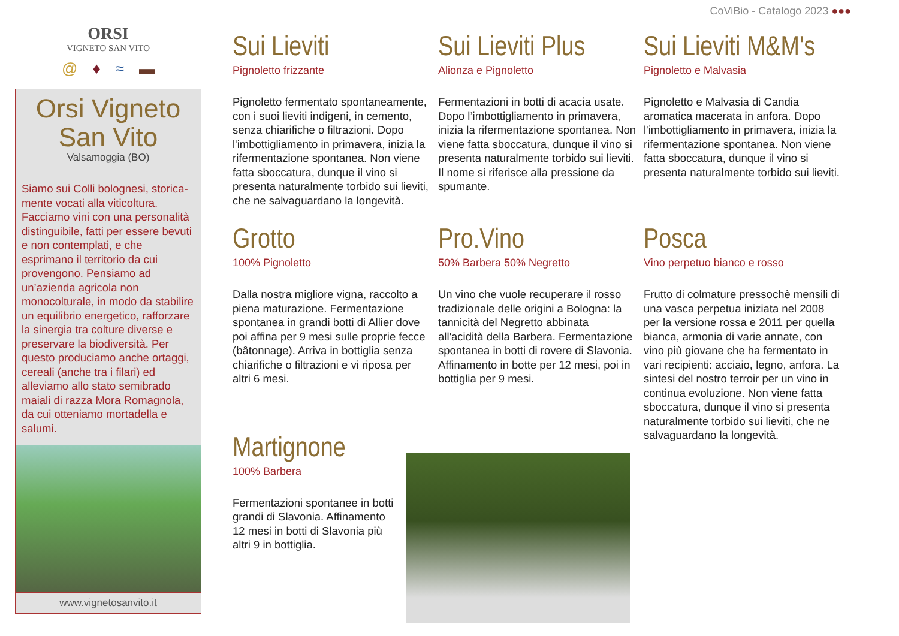CoViBio - Catalogo 2023 ●●●
ORSI
VIGNETO SAN VITO
@ ♦ ≈ ▬
Orsi Vigneto
San Vito
Valsamoggia (BO)
Siamo sui Colli bolognesi, storica-mente vocati alla viticoltura. Facciamo vini con una personalità distinguibile, fatti per essere bevuti e non contemplati, e che esprimano il territorio da cui provengono. Pensiamo ad un’azienda agricola non monocolturale, in modo da stabilire un equilibrio energetico, rafforzare la sinergia tra colture diverse e preservare la biodiversità. Per questo produciamo anche ortaggi, cereali (anche tra i filari) ed alleviamo allo stato semibrado maiali di razza Mora Romagnola, da cui otteniamo mortadella e salumi.
www.vignetosanvito.it
Sui Lieviti
Pignoletto frizzante
Pignoletto fermentato spontaneamente, con i suoi lieviti indigeni, in cemento, senza chiarifiche o filtrazioni. Dopo l'imbottigliamento in primavera, inizia la rifermentazione spontanea. Non viene fatta sboccatura, dunque il vino si presenta naturalmente torbido sui lieviti, che ne salvaguardano la longevità.
Sui Lieviti Plus
Alionza e Pignoletto
Fermentazioni in botti di acacia usate. Dopo l’imbottigliamento in primavera, inizia la rifermentazione spontanea. Non viene fatta sboccatura, dunque il vino si presenta naturalmente torbido sui lieviti. Il nome si riferisce alla pressione da spumante.
Sui Lieviti M&M's
Pignoletto e Malvasia
Pignoletto e Malvasia di Candia aromatica macerata in anfora. Dopo l'imbottigliamento in primavera, inizia la rifermentazione spontanea. Non viene fatta sboccatura, dunque il vino si presenta naturalmente torbido sui lieviti.
Grotto
100% Pignoletto
Dalla nostra migliore vigna, raccolto a piena maturazione. Fermentazione spontanea in grandi botti di Allier dove poi affina per 9 mesi sulle proprie fecce (bâtonnage). Arriva in bottiglia senza chiarifiche o filtrazioni e vi riposa per altri 6 mesi.
Martignone
100% Barbera
Fermentazioni spontanee in botti grandi di Slavonia. Affinamento 12 mesi in botti di Slavonia più altri 9 in bottiglia.
Pro.Vino
50% Barbera 50% Negretto
Un vino che vuole recuperare il rosso tradizionale delle origini a Bologna: la tannicità del Negretto abbinata all'acidità della Barbera. Fermentazione spontanea in botti di rovere di Slavonia. Affinamento in botte per 12 mesi, poi in bottiglia per 9 mesi.
Posca
Vino perpetuo bianco e rosso
Frutto di colmature pressochè mensili di una vasca perpetua iniziata nel 2008 per la versione rossa e 2011 per quella bianca, armonia di varie annate, con vino più giovane che ha fermentato in vari recipienti: acciaio, legno, anfora. La sintesi del nostro terroir per un vino in continua evoluzione. Non viene fatta sboccatura, dunque il vino si presenta naturalmente torbido sui lieviti, che ne salvaguardano la longevità.